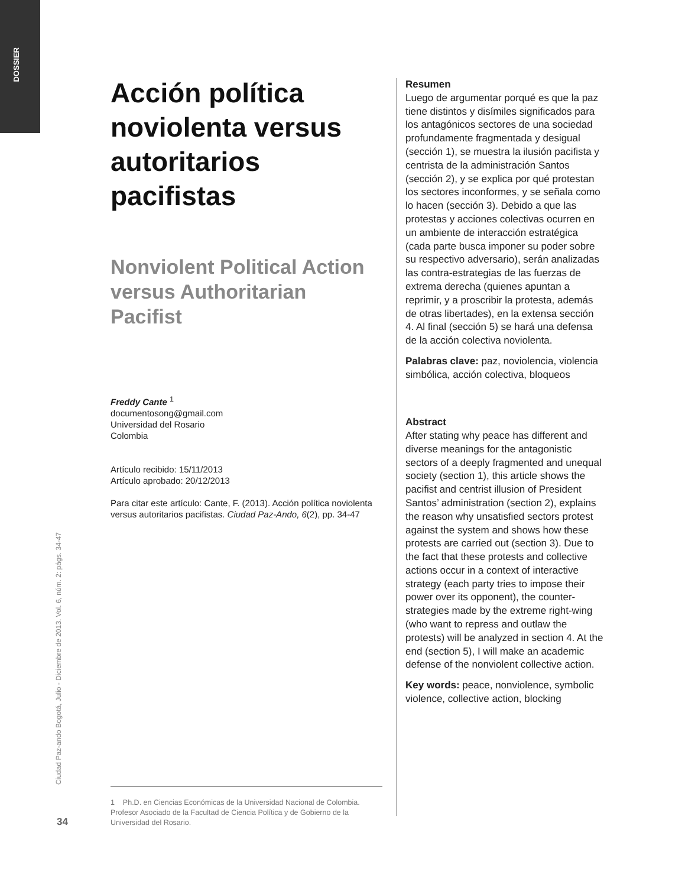DOSSIER
Ciudad Paz-ando Bogotá, Julio - Diciembre de 2013. Vol. 6, núm. 2: págs. 34-47
34
Acción política noviolenta versus autoritarios pacifistas
Nonviolent Political Action versus Authoritarian Pacifist
Freddy Cante <sup>1</sup>
documentosong@gmail.com
Universidad del Rosario
Colombia
Artículo recibido: 15/11/2013
Artículo aprobado: 20/12/2013
Para citar este artículo: Cante, F. (2013). Acción política noviolenta versus autoritarios pacifistas. Ciudad Paz-Ando, 6(2), pp. 34-47
Resumen
Luego de argumentar porqué es que la paz tiene distintos y disímiles significados para los antagónicos sectores de una sociedad profundamente fragmentada y desigual (sección 1), se muestra la ilusión pacifista y centrista de la administración Santos (sección 2), y se explica por qué protestan los sectores inconformes, y se señala como lo hacen (sección 3). Debido a que las protestas y acciones colectivas ocurren en un ambiente de interacción estratégica (cada parte busca imponer su poder sobre su respectivo adversario), serán analizadas las contra-estrategias de las fuerzas de extrema derecha (quienes apuntan a reprimir, y a proscribir la protesta, además de otras libertades), en la extensa sección 4. Al final (sección 5) se hará una defensa de la acción colectiva noviolenta.
Palabras clave: paz, noviolencia, violencia simbólica, acción colectiva, bloqueos
Abstract
After stating why peace has different and diverse meanings for the antagonistic sectors of a deeply fragmented and unequal society (section 1), this article shows the pacifist and centrist illusion of President Santos’ administration (section 2), explains the reason why unsatisfied sectors protest against the system and shows how these protests are carried out (section 3). Due to the fact that these protests and collective actions occur in a context of interactive strategy (each party tries to impose their power over its opponent), the counter-strategies made by the extreme right-wing (who want to repress and outlaw the protests) will be analyzed in section 4. At the end (section 5), I will make an academic defense of the nonviolent collective action.
Key words: peace, nonviolence, symbolic violence, collective action, blocking
1 Ph.D. en Ciencias Económicas de la Universidad Nacional de Colombia. Profesor Asociado de la Facultad de Ciencia Política y de Gobierno de la Universidad del Rosario.